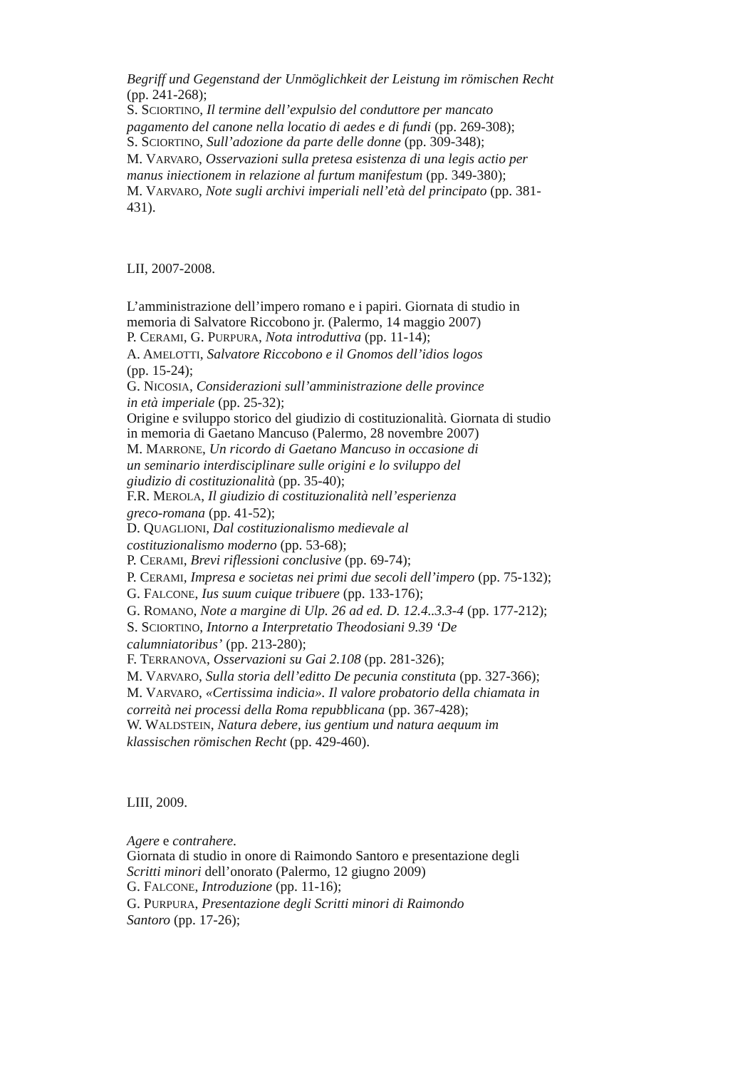Begriff und Gegenstand der Unmöglichkeit der Leistung im römischen Recht (pp. 241-268);
S. SCIORTINO, Il termine dell’expulsio del conduttore per mancato pagamento del canone nella locatio di aedes e di fundi (pp. 269-308);
S. SCIORTINO, Sull’adozione da parte delle donne (pp. 309-348);
M. VARVARO, Osservazioni sulla pretesa esistenza di una legis actio per manus iniectionem in relazione al furtum manifestum (pp. 349-380);
M. VARVARO, Note sugli archivi imperiali nell’età del principato (pp. 381-431).
LII, 2007-2008.
L’amministrazione dell’impero romano e i papiri. Giornata di studio in memoria di Salvatore Riccobono jr. (Palermo, 14 maggio 2007)
P. CERAMI, G. PURPURA, Nota introduttiva (pp. 11-14);
A. AMELOTTI, Salvatore Riccobono e il Gnomos dell’idios logos
(pp. 15-24);
G. NICOSIA, Considerazioni sull’amministrazione delle province
in età imperiale (pp. 25-32);
Origine e sviluppo storico del giudizio di costituzionalità. Giornata di studio in memoria di Gaetano Mancuso (Palermo, 28 novembre 2007)
M. MARRONE, Un ricordo di Gaetano Mancuso in occasione di
un seminario interdisciplinare sulle origini e lo sviluppo del
giudizio di costituzionalità (pp. 35-40);
F.R. MEROLA, Il giudizio di costituzionalità nell’esperienza
greco-romana (pp. 41-52);
D. QUAGLIONI, Dal costituzionalismo medievale al
costituzionalismo moderno (pp. 53-68);
P. CERAMI, Brevi riflessioni conclusive (pp. 69-74);
P. CERAMI, Impresa e societas nei primi due secoli dell’impero (pp. 75-132);
G. FALCONE, Ius suum cuique tribuere (pp. 133-176);
G. ROMANO, Note a margine di Ulp. 26 ad ed. D. 12.4..3.3-4 (pp. 177-212);
S. SCIORTINO, Intorno a Interpretatio Theodosiani 9.39 ‘De calumniatoribus’ (pp. 213-280);
F. TERRANOVA, Osservazioni su Gai 2.108 (pp. 281-326);
M. VARVARO, Sulla storia dell’editto De pecunia constituta (pp. 327-366);
M. VARVARO, «Certissima indicia». Il valore probatorio della chiamata in correità nei processi della Roma repubblicana (pp. 367-428);
W. WALDSTEIN, Natura debere, ius gentium und natura aequum im klassischen römischen Recht (pp. 429-460).
LIII, 2009.
Agere e contrahere.
Giornata di studio in onore di Raimondo Santoro e presentazione degli Scritti minori dell’onorato (Palermo, 12 giugno 2009)
G. FALCONE, Introduzione (pp. 11-16);
G. PURPURA, Presentazione degli Scritti minori di Raimondo
Santoro (pp. 17-26);